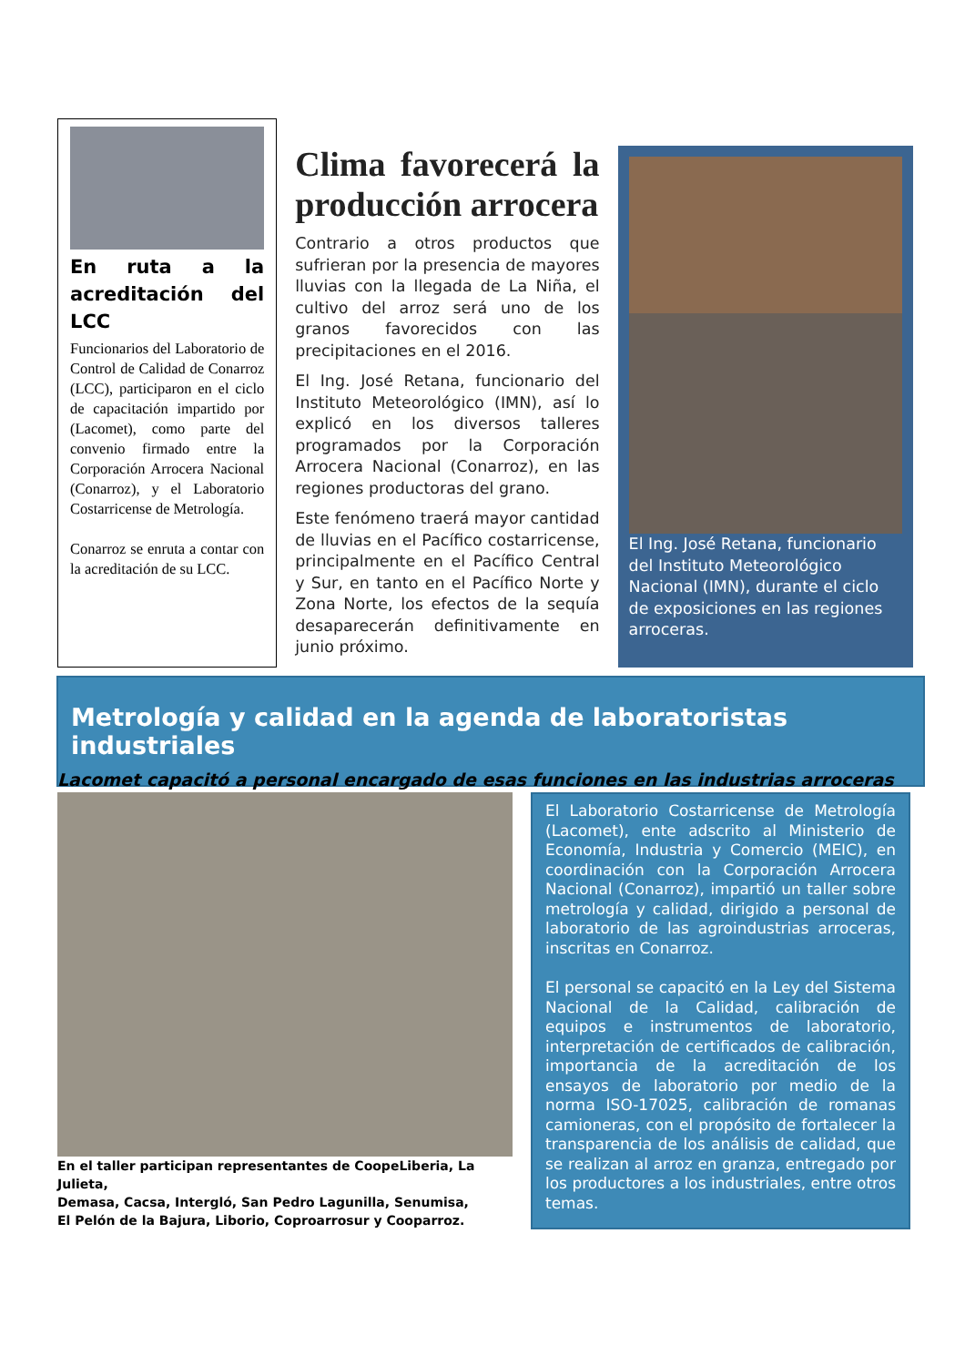En ruta a la acreditación del LCC
Funcionarios del Laboratorio de Control de Calidad de Conarroz (LCC), participaron en el ciclo de capacitación impartido por (Lacomet), como parte del convenio firmado entre la Corporación Arrocera Nacional (Conarroz), y el Laboratorio Costarricense de Metrología.
Conarroz se enruta a contar con la acreditación de su LCC.
Clima favorecerá la producción arrocera
Contrario a otros productos que sufrieran por la presencia de mayores lluvias con la llegada de La Niña, el cultivo del arroz será uno de los granos favorecidos con las precipitaciones en el 2016.
El Ing. José Retana, funcionario del Instituto Meteorológico (IMN), así lo explicó en los diversos talleres programados por la Corporación Arrocera Nacional (Conarroz), en las regiones productoras del grano.
Este fenómeno traerá mayor cantidad de lluvias en el Pacífico costarricense, principalmente en el Pacífico Central y Sur, en tanto en el Pacífico Norte y Zona Norte, los efectos de la sequía desaparecerán definitivamente en junio próximo.
El Ing. José Retana, funcionario del Instituto Meteorológico Nacional (IMN), durante el ciclo de exposiciones en las regiones arroceras.
Metrología y calidad en la agenda de laboratoristas industriales
Lacomet capacitó a personal encargado de esas funciones en las industrias arroceras
En el taller participan representantes de CoopeLiberia, La Julieta,
Demasa, Cacsa, Intergló, San Pedro Lagunilla, Senumisa,
El Pelón de la Bajura, Liborio, Coproarrosur y Cooparroz.
El Laboratorio Costarricense de Metrología (Lacomet), ente adscrito al Ministerio de Economía, Industria y Comercio (MEIC), en coordinación con la Corporación Arrocera Nacional (Conarroz), impartió un taller sobre metrología y calidad, dirigido a personal de laboratorio de las agroindustrias arroceras, inscritas en Conarroz.
El personal se capacitó en la Ley del Sistema Nacional de la Calidad, calibración de equipos e instrumentos de laboratorio, interpretación de certificados de calibración, importancia de la acreditación de los ensayos de laboratorio por medio de la norma ISO-17025, calibración de romanas camioneras, con el propósito de fortalecer la transparencia de los análisis de calidad, que se realizan al arroz en granza, entregado por los productores a los industriales, entre otros temas.